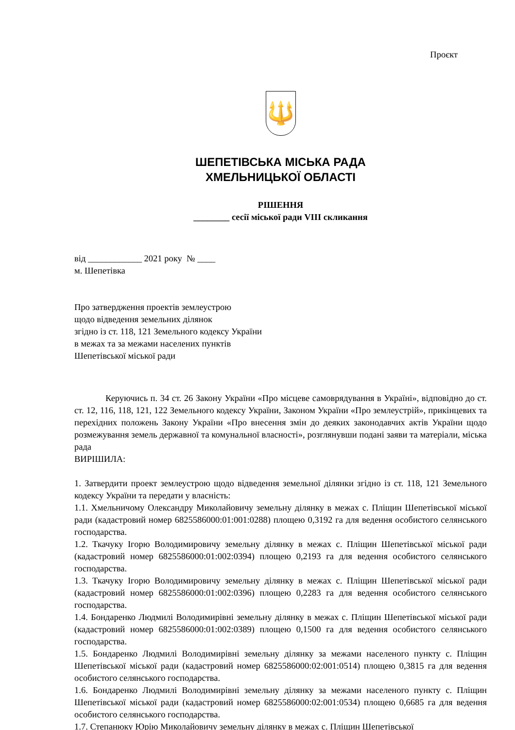Проєкт
🔱
ШЕПЕТІВСЬКА МІСЬКА РАДА
ХМЕЛЬНИЦЬКОЇ ОБЛАСТІ
РІШЕННЯ
________ сесії міської ради VIII скликання
від ____________ 2021 року № ____
м. Шепетівка
Про затвердження проектів землеустрою
щодо відведення земельних ділянок
згідно із ст. 118, 121 Земельного кодексу України
в межах та за межами населених пунктів
Шепетівської міської ради
Керуючись п. 34 ст. 26 Закону України «Про місцеве самоврядування в Україні», відповідно до ст. ст. 12, 116, 118, 121, 122 Земельного кодексу України, Законом України «Про землеустрій», прикінцевих та перехідних положень Закону України «Про внесення змін до деяких законодавчих актів України щодо розмежування земель державної та комунальної власності», розглянувши подані заяви та матеріали, міська рада
ВИРІШИЛА:
1. Затвердити проект землеустрою щодо відведення земельної ділянки згідно із ст. 118, 121 Земельного кодексу України та передати у власність:
1.1. Хмельничому Олександру Миколайовичу земельну ділянку в межах с. Пліщин Шепетівської міської ради (кадастровий номер 6825586000:01:001:0288) площею 0,3192 га для ведення особистого селянського господарства.
1.2. Ткачуку Ігорю Володимировичу земельну ділянку в межах с. Пліщин Шепетівської міської ради (кадастровий номер 6825586000:01:002:0394) площею 0,2193 га для ведення особистого селянського господарства.
1.3. Ткачуку Ігорю Володимировичу земельну ділянку в межах с. Пліщин Шепетівської міської ради (кадастровий номер 6825586000:01:002:0396) площею 0,2283 га для ведення особистого селянського господарства.
1.4. Бондаренко Людмилі Володимирівні земельну ділянку в межах с. Пліщин Шепетівської міської ради (кадастровий номер 6825586000:01:002:0389) площею 0,1500 га для ведення особистого селянського господарства.
1.5. Бондаренко Людмилі Володимирівні земельну ділянку за межами населеного пункту с. Пліщин Шепетівської міської ради (кадастровий номер 6825586000:02:001:0514) площею 0,3815 га для ведення особистого селянського господарства.
1.6. Бондаренко Людмилі Володимирівні земельну ділянку за межами населеного пункту с. Пліщин Шепетівської міської ради (кадастровий номер 6825586000:02:001:0534) площею 0,6685 га для ведення особистого селянського господарства.
1.7. Степанюку Юрію Миколайовичу земельну ділянку в межах с. Пліщин Шепетівської